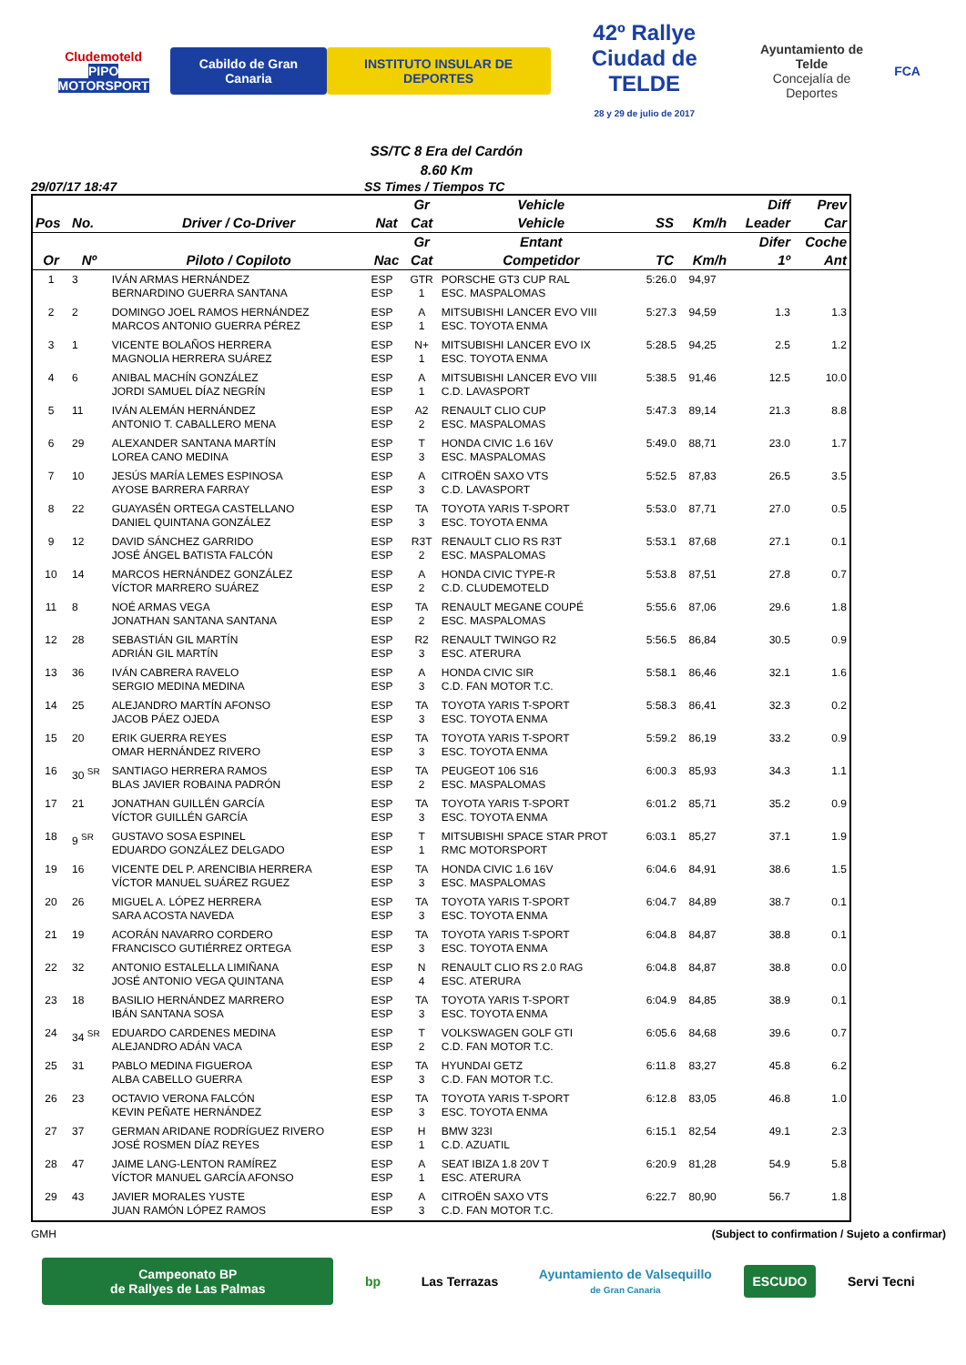Cludemoteld
PIPO MOTORSPORT
Cabildo de Gran Canaria INSTITUTO INSULAR DE DEPORTES
42º Rallye
Ciudad de TELDE
28 y 29 de julio de 2017
Ayuntamiento de Telde
Concejalía de Deportes
FCA
SS/TC 8 Era del Cardón
8.60 Km
29/07/17 18:47 SS Times / Tiempos TC
| | | | | Gr | Vehicle | | | Diff | Prev |
| --- | --- | --- | --- | --- | --- | --- | --- | --- | --- |
| Pos | No. | Driver / Co-Driver | Nat | Cat | Vehicle | SS | Km/h | Leader | Car |
| | | | | Gr | Entant | | | Difer | Coche |
| Or | Nº | Piloto / Copiloto | Nac | Cat | Competidor | TC | Km/h | 1º | Ant |
| 1 | 3 | IVÁN ARMAS HERNÁNDEZ BERNARDINO GUERRA SANTANA | ESP ESP | GTR 1 | PORSCHE GT3 CUP RAL ESC. MASPALOMAS | 5:26.0 | 94,97 | | |
| 2 | 2 | DOMINGO JOEL RAMOS HERNÁNDEZ MARCOS ANTONIO GUERRA PÉREZ | ESP ESP | A 1 | MITSUBISHI LANCER EVO VIII ESC. TOYOTA ENMA | 5:27.3 | 94,59 | 1.3 | 1.3 |
| 3 | 1 | VICENTE BOLAÑOS HERRERA MAGNOLIA HERRERA SUÁREZ | ESP ESP | N+ 1 | MITSUBISHI LANCER EVO IX ESC. TOYOTA ENMA | 5:28.5 | 94,25 | 2.5 | 1.2 |
| 4 | 6 | ANIBAL MACHÍN GONZÁLEZ JORDI SAMUEL DÍAZ NEGRÍN | ESP ESP | A 1 | MITSUBISHI LANCER EVO VIII C.D. LAVASPORT | 5:38.5 | 91,46 | 12.5 | 10.0 |
| 5 | 11 | IVÁN ALEMÁN HERNÁNDEZ ANTONIO T. CABALLERO MENA | ESP ESP | A2 2 | RENAULT CLIO CUP ESC. MASPALOMAS | 5:47.3 | 89,14 | 21.3 | 8.8 |
| 6 | 29 | ALEXANDER SANTANA MARTÍN LOREA CANO MEDINA | ESP ESP | T 3 | HONDA CIVIC 1.6 16V ESC. MASPALOMAS | 5:49.0 | 88,71 | 23.0 | 1.7 |
| 7 | 10 | JESÚS MARÍA LEMES ESPINOSA AYOSE BARRERA FARRAY | ESP ESP | A 3 | CITROËN SAXO VTS C.D. LAVASPORT | 5:52.5 | 87,83 | 26.5 | 3.5 |
| 8 | 22 | GUAYASÉN ORTEGA CASTELLANO DANIEL QUINTANA GONZÁLEZ | ESP ESP | TA 3 | TOYOTA YARIS T-SPORT ESC. TOYOTA ENMA | 5:53.0 | 87,71 | 27.0 | 0.5 |
| 9 | 12 | DAVID SÁNCHEZ GARRIDO JOSÉ ÁNGEL BATISTA FALCÓN | ESP ESP | R3T 2 | RENAULT CLIO RS R3T ESC. MASPALOMAS | 5:53.1 | 87,68 | 27.1 | 0.1 |
| 10 | 14 | MARCOS HERNÁNDEZ GONZÁLEZ VÍCTOR MARRERO SUÁREZ | ESP ESP | A 2 | HONDA CIVIC TYPE-R C.D. CLUDEMOTELD | 5:53.8 | 87,51 | 27.8 | 0.7 |
| 11 | 8 | NOÉ ARMAS VEGA JONATHAN SANTANA SANTANA | ESP ESP | TA 2 | RENAULT MEGANE COUPÉ ESC. MASPALOMAS | 5:55.6 | 87,06 | 29.6 | 1.8 |
| 12 | 28 | SEBASTIÁN GIL MARTÍN ADRIÁN GIL MARTÍN | ESP ESP | R2 3 | RENAULT TWINGO R2 ESC. ATERURA | 5:56.5 | 86,84 | 30.5 | 0.9 |
| 13 | 36 | IVÁN CABRERA RAVELO SERGIO MEDINA MEDINA | ESP ESP | A 3 | HONDA CIVIC SIR C.D. FAN MOTOR T.C. | 5:58.1 | 86,46 | 32.1 | 1.6 |
| 14 | 25 | ALEJANDRO MARTÍN AFONSO JACOB PÁEZ OJEDA | ESP ESP | TA 3 | TOYOTA YARIS T-SPORT ESC. TOYOTA ENMA | 5:58.3 | 86,41 | 32.3 | 0.2 |
| 15 | 20 | ERIK GUERRA REYES OMAR HERNÁNDEZ RIVERO | ESP ESP | TA 3 | TOYOTA YARIS T-SPORT ESC. TOYOTA ENMA | 5:59.2 | 86,19 | 33.2 | 0.9 |
| 16 | 30 <sup>SR</sup> | SANTIAGO HERRERA RAMOS BLAS JAVIER ROBAINA PADRÓN | ESP ESP | TA 2 | PEUGEOT 106 S16 ESC. MASPALOMAS | 6:00.3 | 85,93 | 34.3 | 1.1 |
| 17 | 21 | JONATHAN GUILLÉN GARCÍA VÍCTOR GUILLÉN GARCÍA | ESP ESP | TA 3 | TOYOTA YARIS T-SPORT ESC. TOYOTA ENMA | 6:01.2 | 85,71 | 35.2 | 0.9 |
| 18 | 9 <sup>SR</sup> | GUSTAVO SOSA ESPINEL EDUARDO GONZÁLEZ DELGADO | ESP ESP | T 1 | MITSUBISHI SPACE STAR PROT RMC MOTORSPORT | 6:03.1 | 85,27 | 37.1 | 1.9 |
| 19 | 16 | VICENTE DEL P. ARENCIBIA HERRERA VÍCTOR MANUEL SUÁREZ RGUEZ | ESP ESP | TA 3 | HONDA CIVIC 1.6 16V ESC. MASPALOMAS | 6:04.6 | 84,91 | 38.6 | 1.5 |
| 20 | 26 | MIGUEL A. LÓPEZ HERRERA SARA ACOSTA NAVEDA | ESP ESP | TA 3 | TOYOTA YARIS T-SPORT ESC. TOYOTA ENMA | 6:04.7 | 84,89 | 38.7 | 0.1 |
| 21 | 19 | ACORÁN NAVARRO CORDERO FRANCISCO GUTIÉRREZ ORTEGA | ESP ESP | TA 3 | TOYOTA YARIS T-SPORT ESC. TOYOTA ENMA | 6:04.8 | 84,87 | 38.8 | 0.1 |
| 22 | 32 | ANTONIO ESTALELLA LIMIÑANA JOSÉ ANTONIO VEGA QUINTANA | ESP ESP | N 4 | RENAULT CLIO RS 2.0 RAG ESC. ATERURA | 6:04.8 | 84,87 | 38.8 | 0.0 |
| 23 | 18 | BASILIO HERNÁNDEZ MARRERO IBÁN SANTANA SOSA | ESP ESP | TA 3 | TOYOTA YARIS T-SPORT ESC. TOYOTA ENMA | 6:04.9 | 84,85 | 38.9 | 0.1 |
| 24 | 34 <sup>SR</sup> | EDUARDO CARDENES MEDINA ALEJANDRO ADÁN VACA | ESP ESP | T 2 | VOLKSWAGEN GOLF GTI C.D. FAN MOTOR T.C. | 6:05.6 | 84,68 | 39.6 | 0.7 |
| 25 | 31 | PABLO MEDINA FIGUEROA ALBA CABELLO GUERRA | ESP ESP | TA 3 | HYUNDAI GETZ C.D. FAN MOTOR T.C. | 6:11.8 | 83,27 | 45.8 | 6.2 |
| 26 | 23 | OCTAVIO VERONA FALCÓN KEVIN PEÑATE HERNÁNDEZ | ESP ESP | TA 3 | TOYOTA YARIS T-SPORT ESC. TOYOTA ENMA | 6:12.8 | 83,05 | 46.8 | 1.0 |
| 27 | 37 | GERMAN ARIDANE RODRÍGUEZ RIVERO JOSÉ ROSMEN DÍAZ REYES | ESP ESP | H 1 | BMW 323I C.D. AZUATIL | 6:15.1 | 82,54 | 49.1 | 2.3 |
| 28 | 47 | JAIME LANG-LENTON RAMÍREZ VÍCTOR MANUEL GARCÍA AFONSO | ESP ESP | A 1 | SEAT IBIZA 1.8 20V T ESC. ATERURA | 6:20.9 | 81,28 | 54.9 | 5.8 |
| 29 | 43 | JAVIER MORALES YUSTE JUAN RAMÓN LÓPEZ RAMOS | ESP ESP | A 3 | CITROËN SAXO VTS C.D. FAN MOTOR T.C. | 6:22.7 | 80,90 | 56.7 | 1.8 |
GMH (Subject to confirmation / Sujeto a confirmar)
Campeonato BP
de Rallyes de Las Palmas
bp Las Terrazas
Ayuntamiento de Valsequillo
de Gran Canaria
ESCUDO Servi Tecni